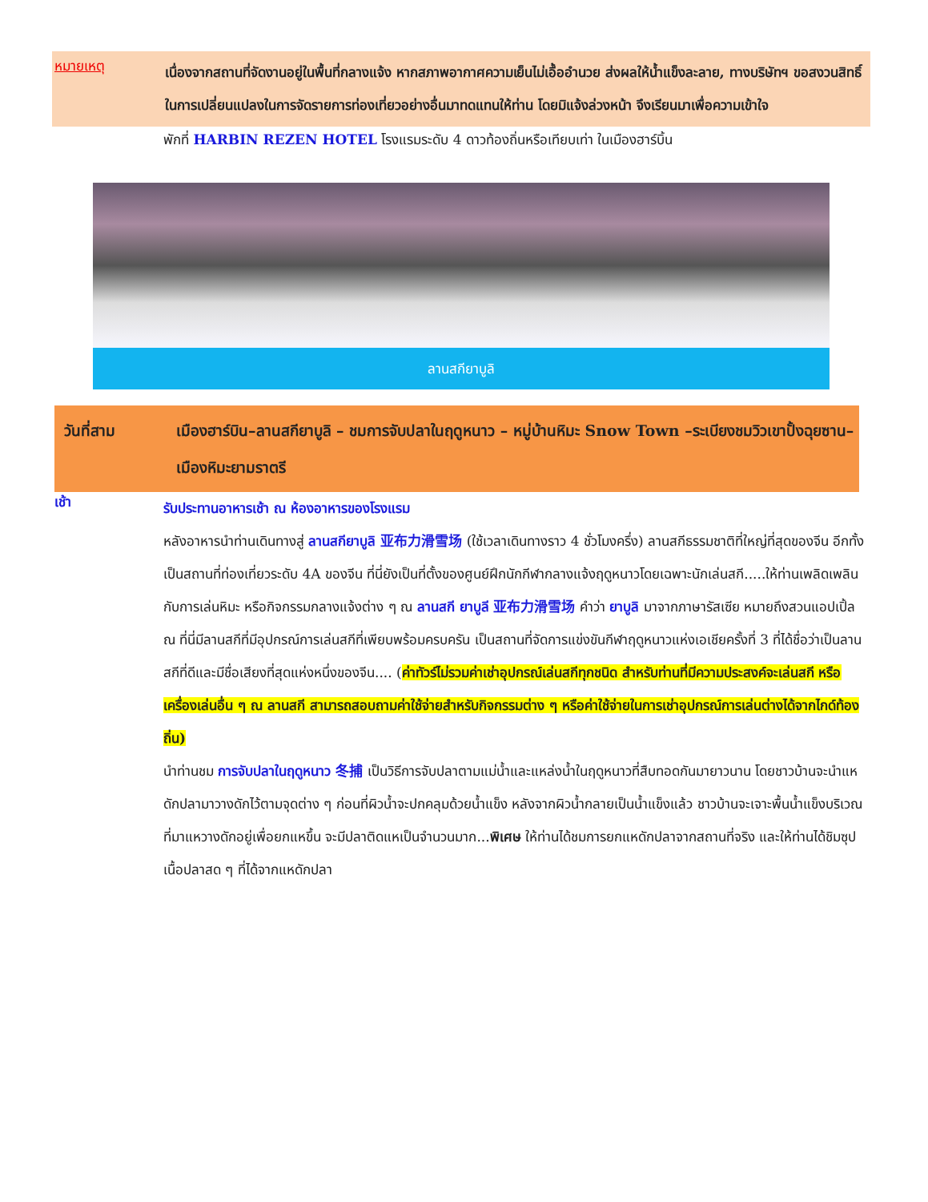หมายเหตุ
เนื่องจากสถานที่จัดงานอยู่ในพื้นที่กลางแจ้ง หากสภาพอากาศความเย็นไม่เอื้ออำนวย ส่งผลให้น้ำแข็งละลาย, ทางบริษัทฯ ขอสงวนสิทธิ์ในการเปลี่ยนแปลงในการจัดรายการท่องเที่ยวอย่างอื่นมาทดแทนให้ท่าน โดยมิแจ้งล่วงหน้า จึงเรียนมาเพื่อความเข้าใจ
พักที่ HARBIN REZEN HOTEL โรงแรมระดับ 4 ดาวท้องถิ่นหรือเทียบเท่า ในเมืองฮาร์บิ้น
ลานสกียาบูลิ
วันที่สาม เมืองฮาร์บิน–ลานสกียาบูลิ – ชมการจับปลาในฤดูหนาว – หมู่บ้านหิมะ Snow Town –ระเบียงชมวิวเขาปั้งฉุยซาน– เมืองหิมะยามราตรี
เช้า
รับประทานอาหารเช้า ณ ห้องอาหารของโรงแรม
หลังอาหารนำท่านเดินทางสู่ ลานสกียาบูลิ 亚布力滑雪场 (ใช้เวลาเดินทางราว 4 ชั่วโมงครึ่ง) ลานสกีธรรมชาติที่ใหญ่ที่สุดของจีน อีกทั้งเป็นสถานที่ท่องเที่ยวระดับ 4A ของจีน ที่นี่ยังเป็นที่ตั้งของศูนย์ฝึกนักกีฬากลางแจ้งฤดูหนาวโดยเฉพาะนักเล่นสกี.....ให้ท่านเพลิดเพลินกับการเล่นหิมะ หรือกิจกรรมกลางแจ้งต่าง ๆ ณ ลานสกี ยาบูลี 亚布力滑雪场 คำว่า ยาบูลิ มาจากภาษารัสเซีย หมายถึงสวนแอปเปิ้ล ณ ที่นี่มีลานสกีที่มีอุปกรณ์การเล่นสกีที่เพียบพร้อมครบครัน เป็นสถานที่จัดการแข่งขันกีฬาฤดูหนาวแห่งเอเชียครั้งที่ 3 ที่ได้ชื่อว่าเป็นลานสกีที่ดีและมีชื่อเสียงที่สุดแห่งหนึ่งของจีน.... (ค่าทัวร์ไม่รวมค่าเช่าอุปกรณ์เล่นสกีทุกชนิด สำหรับท่านที่มีความประสงค์จะเล่นสกี หรือเครื่องเล่นอื่น ๆ ณ ลานสกี สามารถสอบถามค่าใช้จ่ายสำหรับกิจกรรมต่าง ๆ หรือค่าใช้จ่ายในการเช่าอุปกรณ์การเล่นต่างได้จากไกด์ท้องถิ่น)
นำท่านชม การจับปลาในฤดูหนาว 冬捕 เป็นวิธีการจับปลาตามแม่น้ำและแหล่งน้ำในฤดูหนาวที่สืบทอดกันมายาวนาน โดยชาวบ้านจะนำแหดักปลามาวางดักไว้ตามจุดต่าง ๆ ก่อนที่ผิวน้ำจะปกคลุมด้วยน้ำแข็ง หลังจากผิวน้ำกลายเป็นน้ำแข็งแล้ว ชาวบ้านจะเจาะพื้นน้ำแข็งบริเวณที่มาแหวางดักอยู่เพื่อยกแหขึ้น จะมีปลาติดแหเป็นจำนวนมาก...พิเศษ ให้ท่านได้ชมการยกแหดักปลาจากสถานที่จริง และให้ท่านได้ชิมซุปเนื้อปลาสด ๆ ที่ได้จากแหดักปลา